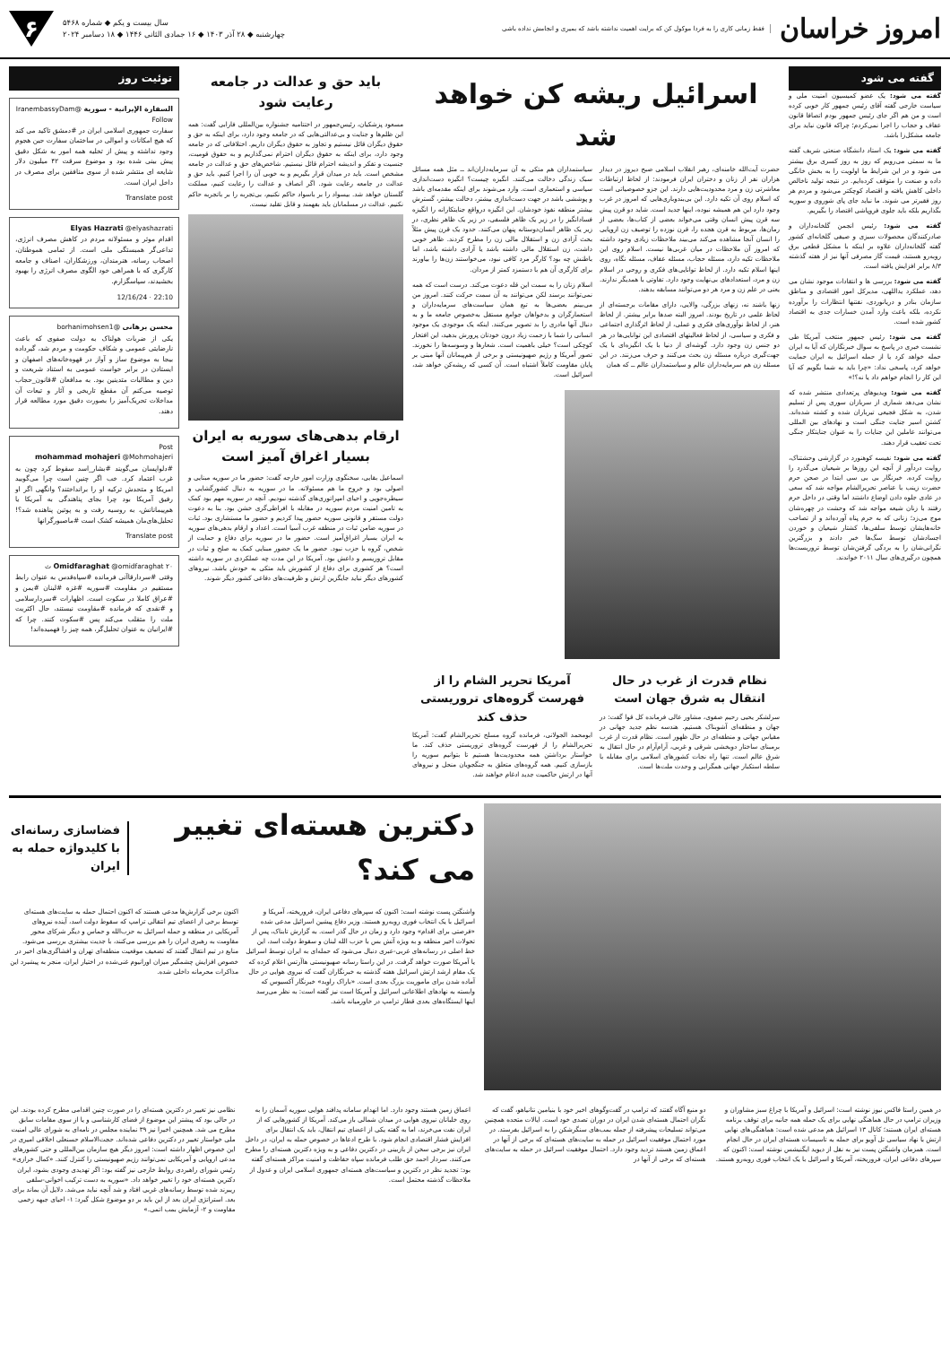امروز خراسان
فقط زمانی کاری را به فردا موکول کن که برایت اهمیت نداشته باشد که بمیری و انجامش نداده باشی
سال بیست و یکم ◆ شماره ۵۴۶۸
چهارشنبه ◆ ۲۸ آذر ۱۴۰۳ ◆ ۱۶ جمادی الثانی ۱۴۴۶ ◆ ۱۸ دسامبر ۲۰۲۴
۶
گفته می شود
گفته می شود: یک عضو کمیسیون امنیت ملی و سیاست خارجی گفته آقای رئیس جمهور کار خوبی کرده است و من هم اگر جای رئیس جمهور بودم اتصافا قانون عفاف و حجاب را اجرا نمی‌کردم؛ چراکه قانون نباید برای جامعه مشکل‌زا باشد.
گفته می شود: یک استاد دانشگاه صنعتی شریف گفته ما به سمتی می‌رویم که روز به روز کسری برق بیشتر می شود و در این شرایط ما اولویت را به بخش خانگی داده و صنعت را متوقف کرده‌ایم. در نتیجه تولید ناخالص داخلی کاهش یافته و اقتصاد کوچکتر می‌شود و مردم هر روز فقیرتر می شوند. ما نباید جای پای شوروی و سوریه بگذاریم بلکه باید جلوی فروپاشی اقتصاد را بگیریم.
گفته می شود: رئیس انجمن گلخانه‌داران و صادرکنندگان محصولات سبزی و صیفی گلخانه‌ای کشور گفته گلخانه‌داران علاوه بر اینکه با مشکل قطعی برق روبه‌رو هستند، قیمت گاز مصرفی آنها نیز از هفته گذشته ۸/۳ برابر افزایش یافته است.
گفته می شود: بررسی ها و انتقادات موجود نشان می دهد، عملکرد یداللهی، مدیرکل امور اقتصادی و مناطق سازمان بنادر و دریانوردی، نفتنها انتظارات را برآورده نکرده، بلکه باعث وارد آمدن خسارات جدی به اقتصاد کشور شده است.
گفته می شود: رئیس جمهور منتخب آمریکا طی نشست خبری در پاسخ به سوال خبرنگاران که آیا به ایران حمله خواهد کرد یا از حمله اسرائیل به ایران حمایت خواهد کرد، پاسخی نداد: «چرا باید به شما بگویم که آیا این کار را انجام خواهم داد یا نه؟!»
گفته می شود: ویدیوهای پرتعدادی منتشر شده که نشان می‌دهد شماری از سربازان سوری پس از تسلیم شدن، به شکل فجیعی تیرباران شده و کشته شده‌اند. کشتن اسیر جنایت جنگی است و نهادهای بین المللی می‌توانند عاملین این جنایات را به عنوان جنایتکار جنگی تحت تعقیب قرار دهند.
گفته می شود: نفیسه کوهنورد در گزارشی وحشتناک، روایت دردآور از آنچه این روزها بر شیعیان می‌گذرد را روایت کرده. خبرنگار بی بی سی ابتدا در صحن حرم حضرت زینب با عناصر تحریرالشام مواجه شد که سعی در عادی جلوه دادن اوضاع داشتند اما وقتی در داخل حرم رفتند با زنان شیعه مواجه شد که وحشت در چهره‌شان موج می‌زد؛ زنانی که به حرم پناه آورده‌اند و از تصاحب خانه‌هایشان توسط سلفی‌ها، کشتار شیعیان و خوردن اجسادشان توسط سگ‌ها خبر دادند و بزرگترین نگرانی‌شان را به بردگی گرفتن‌شان توسط تروریست‌ها همچون درگیری‌های سال ۲۰۱۱ خواندند.
اسرائیل ریشه کن خواهد شد
حضرت آیت‌الله خامنه‌ای، رهبر انقلاب اسلامی صبح دیروز در دیدار هزاران نفر از زنان و دختران ایران فرمودند: از لحاظ ارتباطات معاشرتی زن و مرد محدودیت‌هایی دارند. این جزو خصوصیاتی است که اسلام روی آن تکیه دارد. این بی‌بندوباری‌هایی که امروز در غرب وجود دارد این هم همیشه نبوده، اینها جدید است. شاید دو قرن پیش سه قرن پیش انسان وقتی می‌خواند بعضی از کتاب‌ها، بعضی از رمان‌ها، مربوط به قرن هجده را، قرن نوزده را توصیف زن اروپایی را انسان آنجا مشاهده می‌کند می‌بیند ملاحظات زیادی وجود داشته که امروز آن ملاحظات در میان غربی‌ها نیست. اسلام روی این ملاحظات تکیه دارد، مسئله حجاب، مسئله عفاف، مسئله نگاه، روی اینها اسلام تکیه دارد. از لحاظ توانایی‌های فکری و روحی در اسلام زن و مرد، استعدادهای بی‌نهایت وجود دارد. تفاوتی با همدیگر ندارند. یعنی در علم زن و مرد هر دو می‌توانند مسابقه بدهند.
زنها باشند نه، زنهای بزرگی، والایی، دارای مقامات برجسته‌ای از لحاظ علمی در تاریخ بودند. امروز البته صدها برابر بیشتر. از لحاظ هنر، از لحاظ نوآوری‌های فکری و عملی، از لحاظ اثرگذاری اجتماعی و فکری و سیاسی، از لحاظ فعالیتهای اقتصادی این توانایی‌ها در هر دو جنس زن وجود دارد. گوشه‌ای از دنیا با یک انگیزه‌ای با یک جهت‌گیری درباره مسئله زن بحث می‌کنند و حرف می‌زنند. در این مسئله زن هم سرمایه‌داران عالم و سیاستمداران عالم ــ که همان
سیاستمداران هم متکی به آن سرمایه‌داران‌اند ــ مثل همه مسائل سبک زندگی دخالت می‌کنند. انگیزه چیست؟ انگیزه دست‌اندازی سیاسی و استعماری است. وارد می‌شوند برای اینکه مقدمه‌ای باشد و پوششی باشد در جهت دست‌اندازی بیشتر، دخالت بیشتر، گسترش بیشتر منطقه نفوذ خودشان. این انگیزه درواقع جنایتکارانه را انگیزه فسادانگیز را در زیر یک ظاهر فلسفی، در زیر یک ظاهر نظری، در زیر یک ظاهر انسان‌دوستانه پنهان می‌کنند. حدود یک قرن پیش مثلاً بحث آزادی زن و استقلال مالی زن را مطرح کردند. ظاهر خوبی داشت، زن استقلال مالی داشته باشد یا آزادی داشته باشد، اما باطنش چه بود؟ کارگر مرد کافی نبود، می‌خواستند زن‌ها را بیاورند برای کارگری آن هم با دستمزد کمتر از مردان.
اسلام زنان را به سمت این قله دعوت می‌کند. درست است که همه نمی‌توانند برسند لکن می‌توانند به آن سمت حرکت کنند. امروز من می‌بینم بعضی‌ها به تبع همان سیاست‌های سرمایه‌داران و استعمارگران و بدخواهان جوامع مستقل به‌خصوص جامعه ما و به دنبال آنها مادری را بد تصویر می‌کنند. اینکه یک موجودی یک موجود انسانی را شما با زحمت زیاد درون خودتان پرورش بدهید، این افتخار کوچکی است؟ خیلی باهمیت است. شعارها و وسوسه‌ها را نخورند. تصور آمریکا و رژیم صهیونیستی و برخی از هم‌پیمانان آنها مبنی بر پایان مقاومت کاملاً اشتباه است. آن کسی که ریشه‌کن خواهد شد، اسرائیل است.
نظام قدرت از غرب در حال انتقال به شرق جهان است
سرلشکر یحیی رحیم صفوی، مشاور عالی فرمانده کل قوا گفت: در جهان و منطقه‌ای آشوبناک هستیم. هندسه نظم جدید جهانی در مقیاس جهانی و منطقه‌ای در حال ظهور است. نظام قدرت از غرب برمبنای ساختار دوبخشی شرقی و غربی، آرام‌آرام در حال انتقال به شرق عالم است. تنها راه نجات کشورهای اسلامی برای مقابله با سلطه استکبار جهانی همگرایی و وحدت ملت‌ها است.
آمریکا تحریر الشام را از فهرست گروه‌های تروریستی حذف کند
ابومحمد الجولانی، فرمانده گروه مسلح تحریرالشام گفت: آمریکا تحریرالشام را از فهرست گروه‌های تروریستی حذف کند. ما خواستار برداشتن همه محدودیت‌ها هستیم تا بتوانیم سوریه را بازسازی کنیم. همه گروه‌های متعلق به جنگجویان منحل و نیروهای آنها در ارتش حاکمیت جدید ادغام خواهند شد.
باید حق و عدالت در جامعه رعایت شود
مسعود پزشکیان، رئیس‌جمهور در اختتامیه جشنواره بین‌المللی فارابی گفت: همه این ظلم‌ها و جنایت و بی‌عدالتی‌هایی که در جامعه وجود دارد، برای اینکه به حق و حقوق دیگران قائل نیستیم و تجاوز به حقوق دیگران داریم. اختلافاتی که در جامعه وجود دارد، برای اینکه به حقوق دیگران احترام نمی‌گذاریم و به حقوق قومیت، جنسیت و تفکر و اندیشه احترام قائل نیستیم. شاخص‌های حق و عدالت در جامعه مشخص است. باید در میدان قرار بگیریم و به خوبی آن را اجرا کنیم. باید حق و عدالت در جامعه رعایت شود. اگر انصاف و عدالت را رعایت کنیم، مملکت گلستان خواهد شد. بیسواد را بر باسواد حاکم نکنیم، بی‌تجربه را بر باتجربه حاکم نکنیم. عدالت در مسلمانان باید بفهمند و قابل تقلید نیست.
ارقام بدهی‌های سوریه به ایران بسیار اغراق آمیز است
اسماعیل بقایی، سخنگوی وزارت امور خارجه گفت: حضور ما در سوریه مبنایی و اصولی بود و خروج ما هم مسئولانه. ما در سوریه به دنبال کشورگشایی و سیطره‌جویی و احیای امپراتوری‌های گذشته نبودیم. آنچه در سوریه مهم بود کمک به تامین امنیت مردم سوریه در مقابله با افراطی‌گری خشن بود. بنا به دعوت دولت مستقر و قانونی سوریه حضور پیدا کردیم و حضور ما مستشاری بود. ثبات در سوریه ضامن ثبات در منطقه غرب آسیا است. اعداد و ارقام بدهی‌های سوریه به ایران بسیار اغراق‌آمیز است. حضور ما در سوریه برای دفاع و حمایت از شخص، گروه یا حزب نبود. حضور ما یک حضور مبنایی کمک به صلح و ثبات در مقابل تروریسم و داعش بود. آمریکا در این مدت چه عملکردی در سوریه داشته است؟ هر کشوری برای دفاع از کشورش باید متکی به خودش باشد. نیروهای کشورهای دیگر نباید جایگزین ارتش و ظرفیت‌های دفاعی کشور دیگر شوند.
توئیت روز
السفارة الإيرانية - سورية @IranembassyDam Follow
سفارت جمهوری اسلامی ایران در #دمشق تاکید می کند که هیچ امکانات و اموالی در ساختمان سفارت حین هجوم وجود نداشته و پیش از تخلیه همه امور به شکل دقیق پیش بینی شده بود و موضوع سرقت ۴۲ میلیون دلار شایعه ای منتشر شده از سوی منافقین برای مصرف در داخل ایران است.
Translate post
Elyas Hazrati @elyashazrati
اقدام موثر و مسئولانه مردم در کاهش مصرف انرژی، تداعی‌گر همبستگی ملی است. از تمامی هموطنان، اصحاب رسانه، هنرمندان، ورزشکاران، اصناف و جامعه کارگری که با همراهی خود الگوی مصرف انرژی را بهبود بخشیدند، سپاسگزارم.
22:10 · 12/16/24
محسن برهانی @borhanimohsen1
یکی از ضربات هولناک به دولت صفوی که باعث نارضایتی عمومی و شکاف حکومت و مردم شد، گیرداده بیجا به موضوع ساز و آواز در قهوه‌خانه‌های اصفهان و ایستادن در برابر خواست عمومی به استناد شریعت و دین و مطالبات متدینین بود. به مدافعان #قانون_حجاب توصیه می‌کنم آن مقطع تاریخی و آثار و تبعات آن مداخلات تحریک‌آمیز را بصورت دقیق مورد مطالعه قرار دهند.
Post
mohammad mohajeri @Mohmohajeri
#دلواپسان می‌گویند #بشار_اسد سقوط کرد چون به غرب اعتماد کرد. خب اگر چنین است چرا می‌گویید امریکا و متحدش ترکیه او را برانداختند؟ وانگهی اگر او رفیق آمریکا بود چرا بجای پناهندگی به آمریکا یا هم‌پیمانانش، به روسیه رفت و به پوتین پناهنده شد؟! تحلیل‌های‌مان همیشه کشک است #ماصبورگرانها
Translate post
Omidfaraghat @omidfaraghat ۲۰ ث
وقتی #سردارقاآنی فرمانده #سپاه‌قدس به عنوان رابط مستقیم در مقاومت #سوریه #غزه #لبنان #یمن و #عراق کاملا در سکوت است. اظهارات #سردارسلامی و #نقدی که فرمانده #مقاومت نیستند، حال اکثریت ملت را متقلب می‌کند پس #سکوت کنند. چرا که #ایرانیان به عنوان تحلیل‌گر، همه چیز را فهمیده‌اند!
دکترین هسته‌ای تغییر می کند؟
فضاسازی رسانه‌ای
با کلیدواژه حمله به ایران
واشنگتن پست نوشته است: اکنون که سپرهای دفاعی ایران، فروریخته، آمریکا و اسرائیل با یک انتخاب فوری روبه‌رو هستند. وزیر دفاع پیشین اسرائیل مدعی شده «فرصتی برای اقدام» وجود دارد و زمان در حال گذر است. به گزارش تابناک، پس از تحولات اخیر منطقه و به ویژه آتش بس با حزب الله لبنان و سقوط دولت اسد، این خط اصلی در رسانه‌های غربی-عبری دنبال می‌شود که حمله‌ای به ایران توسط اسرائیل یا آمریکا صورت خواهد گرفت. در این راستا رسانه صهیونیستی هاآرتس اعلام کرده که یک مقام ارشد ارتش اسرائیل هفته گذشته به خبرنگاران گفت که نیروی هوایی در حال آماده شدن برای ماموریت بزرگ بعدی است. «باراک راوید» خبرنگار آکسیوس که وابسته به نهادهای اطلاعاتی اسرائیل و آمریکا است نیز گفته است: به نظر می‌رسد اینها ایستگاه‌های بعدی قطار ترامپ در خاورمیانه باشد.
اکنون برخی گزارش‌ها مدعی هستند که اکنون احتمال حمله به سایت‌های هسته‌ای توسط برخی از اعضای تیم انتقالی ترامپ که سقوط دولت اسد، آینده نیروهای آمریکایی در منطقه و حمله اسرائیل به حزب‌الله و حماس و دیگر شرکای محور مقاومت به رهبری ایران را هم بررسی می‌کنند، با جدیت بیشتری بررسی می‌شود. منابع در تیم انتقال گفتند که تضعیف موقعیت منطقه‌ای تهران و افشاگری‌های اخیر در خصوص افزایش چشمگیر میزان اورانیوم غنی‌شده در اختیار ایران، منجر به پیشبرد این مذاکرات محرمانه داخلی شده.
در همین راستا فاکس نیوز نوشته است: اسرائیل و آمریکا با چراغ سبز مشاوران و وزیران ترامپ در حال هماهنگی نهایی برای یک حمله همه جانبه برای توقف برنامه هسته‌ای ایران هستند؛ کانال ۱۳ اسرائیل هم مدعی شده است: هماهنگی‌های نهایی ارتش با نهاد سیاسی تل آویو برای حمله به تاسیسات هسته‌ای ایران در حال انجام است. همزمان واشنگتن پست نیز به نقل از دیوید ایگنیشس نوشته است: اکنون که سپرهای دفاعی ایران، فروریخته، آمریکا و اسرائیل با یک انتخاب فوری روبه‌رو هستند.
دو منبع آگاه گفتند که ترامپ در گفت‌وگوهای اخیر خود با بنیامین نتانیاهو، گفت که نگران احتمال هسته‌ای شدن ایران در دوران تصدی خود است. ایالات متحده همچنین می‌تواند تسلیحات پیشرفته از جمله بمب‌های سنگرشکن را به اسرائیل بفرستد. در مورد احتمال موفقیت اسرائیل در حمله به سایت‌های هسته‌ای که برخی از آنها در اعماق زمین هستند تردید وجود دارد. احتمال موفقیت اسرائیل در حمله به سایت‌های هسته‌ای که برخی از آنها در
اعماق زمین هستند وجود دارد. اما انهدام سامانه پدافند هوایی سوریه آسمان را به روی خلبانان نیروی هوایی در میدان شمالی باز می‌کند. آمریکا از کشورهایی که از ایران نفت می‌خرند، اما به گفته یکی از اعضای تیم انتقال، باید یک انتقال برای افزایش فشار اقتصادی انجام شود. با طرح ادعاها در خصوص حمله به ایران، در داخل ایران نیز برخی سخن از بازبینی در دکترین دفاعی و به ویژه دکترین هسته‌ای را مطرح می‌کنند. سردار احمد حق طلب فرمانده سپاه حفاظت و امنیت مراکز هسته‌ای گفته بود: تجدید نظر در دکترین و سیاست‌های هسته‌ای جمهوری اسلامی ایران و عدول از ملاحظات گذشته محتمل است.
نظامی نیز تغییر در دکترین هسته‌ای را در صورت چنین اقدامی مطرح کرده بودند. این در حالی بود که پیشتر این موضوع از فضای کارشناسی و یا از سوی مقامات سابق مطرح می شد. همچنین اخیرا نیز ۳۹ نماینده مجلس در نامه‌ای به شورای عالی امنیت ملی خواستار تغییر در دکترین دفاعی شده‌اند. حجت‌الاسلام حسنعلی اخلاقی امیری در این خصوص اظهار داشته است: امروز دیگر هیچ سازمان بین‌المللی و حتی کشورهای مدعی اروپایی و آمریکایی نمی‌توانند رژیم صهیونیستی را کنترل کنند. «کمال خرازی» رئیس شورای راهبردی روابط خارجی نیز گفته بود: اگر تهدیدی وجودی بشود، ایران دکترین هسته‌ای خود را تغییر خواهد داد. «سوریه به دست ترکیب اخوانی-سلفی ریبرند شده توسط رسانه‌های غربی افتاد و شد آنچه نباید می‌شد. دلایل آن بماند برای بعد. استراتژی ایران بعد از این باید بر دو موضوع شکل گیرد: ۱- احیای جبهه زخمی مقاومت و ۲- آزمایش بمب اتمی.»